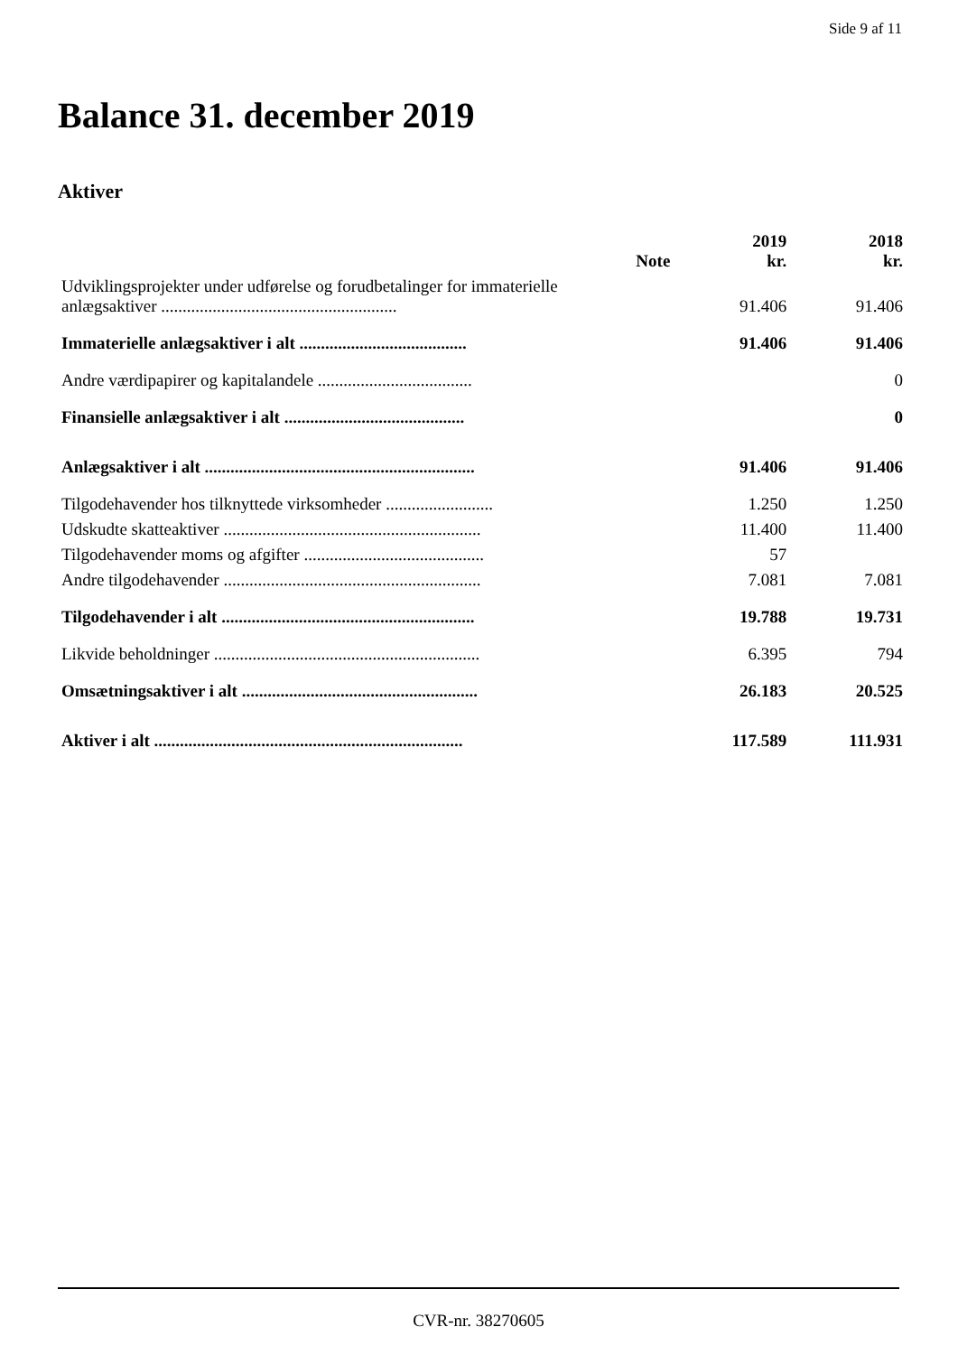Side 9 af 11
Balance 31. december 2019
Aktiver
| | Note | 2019 kr. | 2018 kr. |
| --- | --- | --- | --- |
| Udviklingsprojekter under udførelse og forudbetalinger for immaterielle anlægsaktiver ....................................................... | | 91.406 | 91.406 |
| Immaterielle anlægsaktiver i alt ....................................... | | 91.406 | 91.406 |
| Andre værdipapirer og kapitalandele .................................... | | | 0 |
| Finansielle anlægsaktiver i alt .......................................... | | | 0 |
| Anlægsaktiver i alt ............................................................... | | 91.406 | 91.406 |
| Tilgodehavender hos tilknyttede virksomheder ......................... | | 1.250 | 1.250 |
| Udskudte skatteaktiver ............................................................ | | 11.400 | 11.400 |
| Tilgodehavender moms og afgifter .......................................... | | 57 | |
| Andre tilgodehavender ............................................................ | | 7.081 | 7.081 |
| Tilgodehavender i alt ........................................................... | | 19.788 | 19.731 |
| Likvide beholdninger .............................................................. | | 6.395 | 794 |
| Omsætningsaktiver i alt ....................................................... | | 26.183 | 20.525 |
| Aktiver i alt ........................................................................ | | 117.589 | 111.931 |
CVR-nr. 38270605